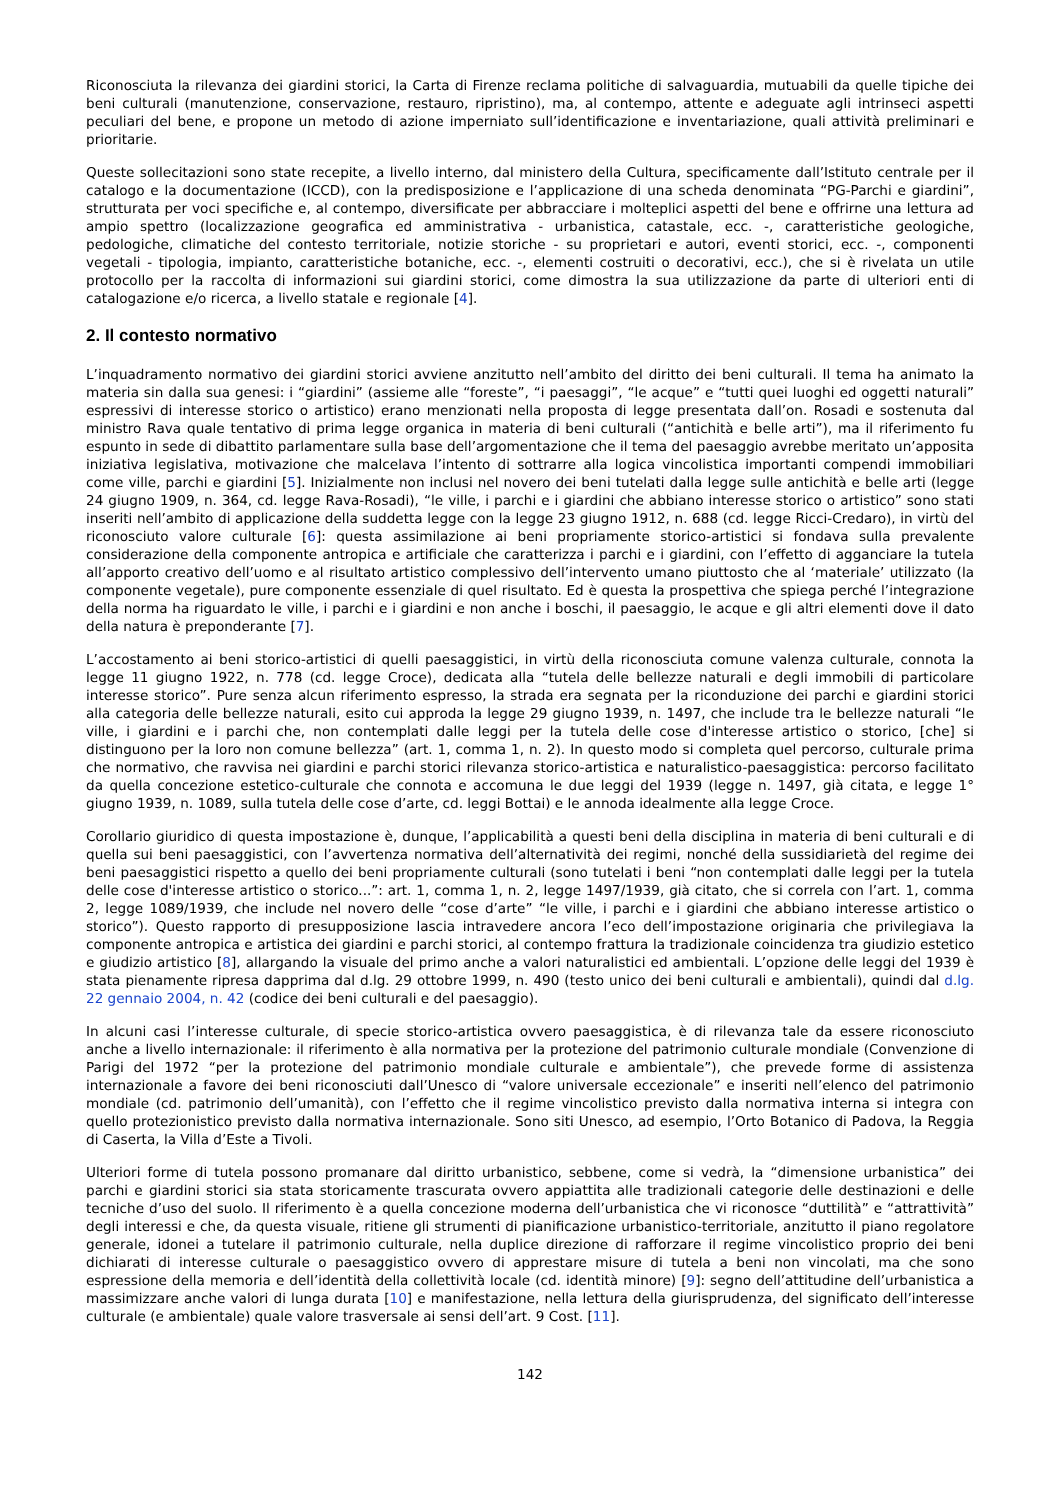Riconosciuta la rilevanza dei giardini storici, la Carta di Firenze reclama politiche di salvaguardia, mutuabili da quelle tipiche dei beni culturali (manutenzione, conservazione, restauro, ripristino), ma, al contempo, attente e adeguate agli intrinseci aspetti peculiari del bene, e propone un metodo di azione imperniato sull’identificazione e inventariazione, quali attività preliminari e prioritarie.
Queste sollecitazioni sono state recepite, a livello interno, dal ministero della Cultura, specificamente dall’Istituto centrale per il catalogo e la documentazione (ICCD), con la predisposizione e l’applicazione di una scheda denominata “PG-Parchi e giardini”, strutturata per voci specifiche e, al contempo, diversificate per abbracciare i molteplici aspetti del bene e offrirne una lettura ad ampio spettro (localizzazione geografica ed amministrativa - urbanistica, catastale, ecc. -, caratteristiche geologiche, pedologiche, climatiche del contesto territoriale, notizie storiche - su proprietari e autori, eventi storici, ecc. -, componenti vegetali - tipologia, impianto, caratteristiche botaniche, ecc. -, elementi costruiti o decorativi, ecc.), che si è rivelata un utile protocollo per la raccolta di informazioni sui giardini storici, come dimostra la sua utilizzazione da parte di ulteriori enti di catalogazione e/o ricerca, a livello statale e regionale [4].
2. Il contesto normativo
L’inquadramento normativo dei giardini storici avviene anzitutto nell’ambito del diritto dei beni culturali. Il tema ha animato la materia sin dalla sua genesi: i “giardini” (assieme alle “foreste”, “i paesaggi”, “le acque” e “tutti quei luoghi ed oggetti naturali” espressivi di interesse storico o artistico) erano menzionati nella proposta di legge presentata dall’on. Rosadi e sostenuta dal ministro Rava quale tentativo di prima legge organica in materia di beni culturali (“antichità e belle arti”), ma il riferimento fu espunto in sede di dibattito parlamentare sulla base dell’argomentazione che il tema del paesaggio avrebbe meritato un’apposita iniziativa legislativa, motivazione che malcelava l’intento di sottrarre alla logica vincolistica importanti compendi immobiliari come ville, parchi e giardini [5]. Inizialmente non inclusi nel novero dei beni tutelati dalla legge sulle antichità e belle arti (legge 24 giugno 1909, n. 364, cd. legge Rava-Rosadi), “le ville, i parchi e i giardini che abbiano interesse storico o artistico” sono stati inseriti nell’ambito di applicazione della suddetta legge con la legge 23 giugno 1912, n. 688 (cd. legge Ricci-Credaro), in virtù del riconosciuto valore culturale [6]: questa assimilazione ai beni propriamente storico-artistici si fondava sulla prevalente considerazione della componente antropica e artificiale che caratterizza i parchi e i giardini, con l’effetto di agganciare la tutela all’apporto creativo dell’uomo e al risultato artistico complessivo dell’intervento umano piuttosto che al ‘materiale’ utilizzato (la componente vegetale), pure componente essenziale di quel risultato. Ed è questa la prospettiva che spiega perché l’integrazione della norma ha riguardato le ville, i parchi e i giardini e non anche i boschi, il paesaggio, le acque e gli altri elementi dove il dato della natura è preponderante [7].
L’accostamento ai beni storico-artistici di quelli paesaggistici, in virtù della riconosciuta comune valenza culturale, connota la legge 11 giugno 1922, n. 778 (cd. legge Croce), dedicata alla “tutela delle bellezze naturali e degli immobili di particolare interesse storico”. Pure senza alcun riferimento espresso, la strada era segnata per la riconduzione dei parchi e giardini storici alla categoria delle bellezze naturali, esito cui approda la legge 29 giugno 1939, n. 1497, che include tra le bellezze naturali “le ville, i giardini e i parchi che, non contemplati dalle leggi per la tutela delle cose d'interesse artistico o storico, [che] si distinguono per la loro non comune bellezza” (art. 1, comma 1, n. 2). In questo modo si completa quel percorso, culturale prima che normativo, che ravvisa nei giardini e parchi storici rilevanza storico-artistica e naturalistico-paesaggistica: percorso facilitato da quella concezione estetico-culturale che connota e accomuna le due leggi del 1939 (legge n. 1497, già citata, e legge 1° giugno 1939, n. 1089, sulla tutela delle cose d’arte, cd. leggi Bottai) e le annoda idealmente alla legge Croce.
Corollario giuridico di questa impostazione è, dunque, l’applicabilità a questi beni della disciplina in materia di beni culturali e di quella sui beni paesaggistici, con l’avvertenza normativa dell’alternatività dei regimi, nonché della sussidiarietà del regime dei beni paesaggistici rispetto a quello dei beni propriamente culturali (sono tutelati i beni “non contemplati dalle leggi per la tutela delle cose d'interesse artistico o storico...”: art. 1, comma 1, n. 2, legge 1497/1939, già citato, che si correla con l’art. 1, comma 2, legge 1089/1939, che include nel novero delle “cose d’arte” “le ville, i parchi e i giardini che abbiano interesse artistico o storico”). Questo rapporto di presupposizione lascia intravedere ancora l’eco dell’impostazione originaria che privilegiava la componente antropica e artistica dei giardini e parchi storici, al contempo frattura la tradizionale coincidenza tra giudizio estetico e giudizio artistico [8], allargando la visuale del primo anche a valori naturalistici ed ambientali. L’opzione delle leggi del 1939 è stata pienamente ripresa dapprima dal d.lg. 29 ottobre 1999, n. 490 (testo unico dei beni culturali e ambientali), quindi dal d.lg. 22 gennaio 2004, n. 42 (codice dei beni culturali e del paesaggio).
In alcuni casi l’interesse culturale, di specie storico-artistica ovvero paesaggistica, è di rilevanza tale da essere riconosciuto anche a livello internazionale: il riferimento è alla normativa per la protezione del patrimonio culturale mondiale (Convenzione di Parigi del 1972 “per la protezione del patrimonio mondiale culturale e ambientale”), che prevede forme di assistenza internazionale a favore dei beni riconosciuti dall’Unesco di “valore universale eccezionale” e inseriti nell’elenco del patrimonio mondiale (cd. patrimonio dell’umanità), con l’effetto che il regime vincolistico previsto dalla normativa interna si integra con quello protezionistico previsto dalla normativa internazionale. Sono siti Unesco, ad esempio, l’Orto Botanico di Padova, la Reggia di Caserta, la Villa d’Este a Tivoli.
Ulteriori forme di tutela possono promanare dal diritto urbanistico, sebbene, come si vedrà, la “dimensione urbanistica” dei parchi e giardini storici sia stata storicamente trascurata ovvero appiattita alle tradizionali categorie delle destinazioni e delle tecniche d’uso del suolo. Il riferimento è a quella concezione moderna dell’urbanistica che vi riconosce “duttilità” e “attrattività” degli interessi e che, da questa visuale, ritiene gli strumenti di pianificazione urbanistico-territoriale, anzitutto il piano regolatore generale, idonei a tutelare il patrimonio culturale, nella duplice direzione di rafforzare il regime vincolistico proprio dei beni dichiarati di interesse culturale o paesaggistico ovvero di apprestare misure di tutela a beni non vincolati, ma che sono espressione della memoria e dell’identità della collettività locale (cd. identità minore) [9]: segno dell’attitudine dell’urbanistica a massimizzare anche valori di lunga durata [10] e manifestazione, nella lettura della giurisprudenza, del significato dell’interesse culturale (e ambientale) quale valore trasversale ai sensi dell’art. 9 Cost. [11].
142